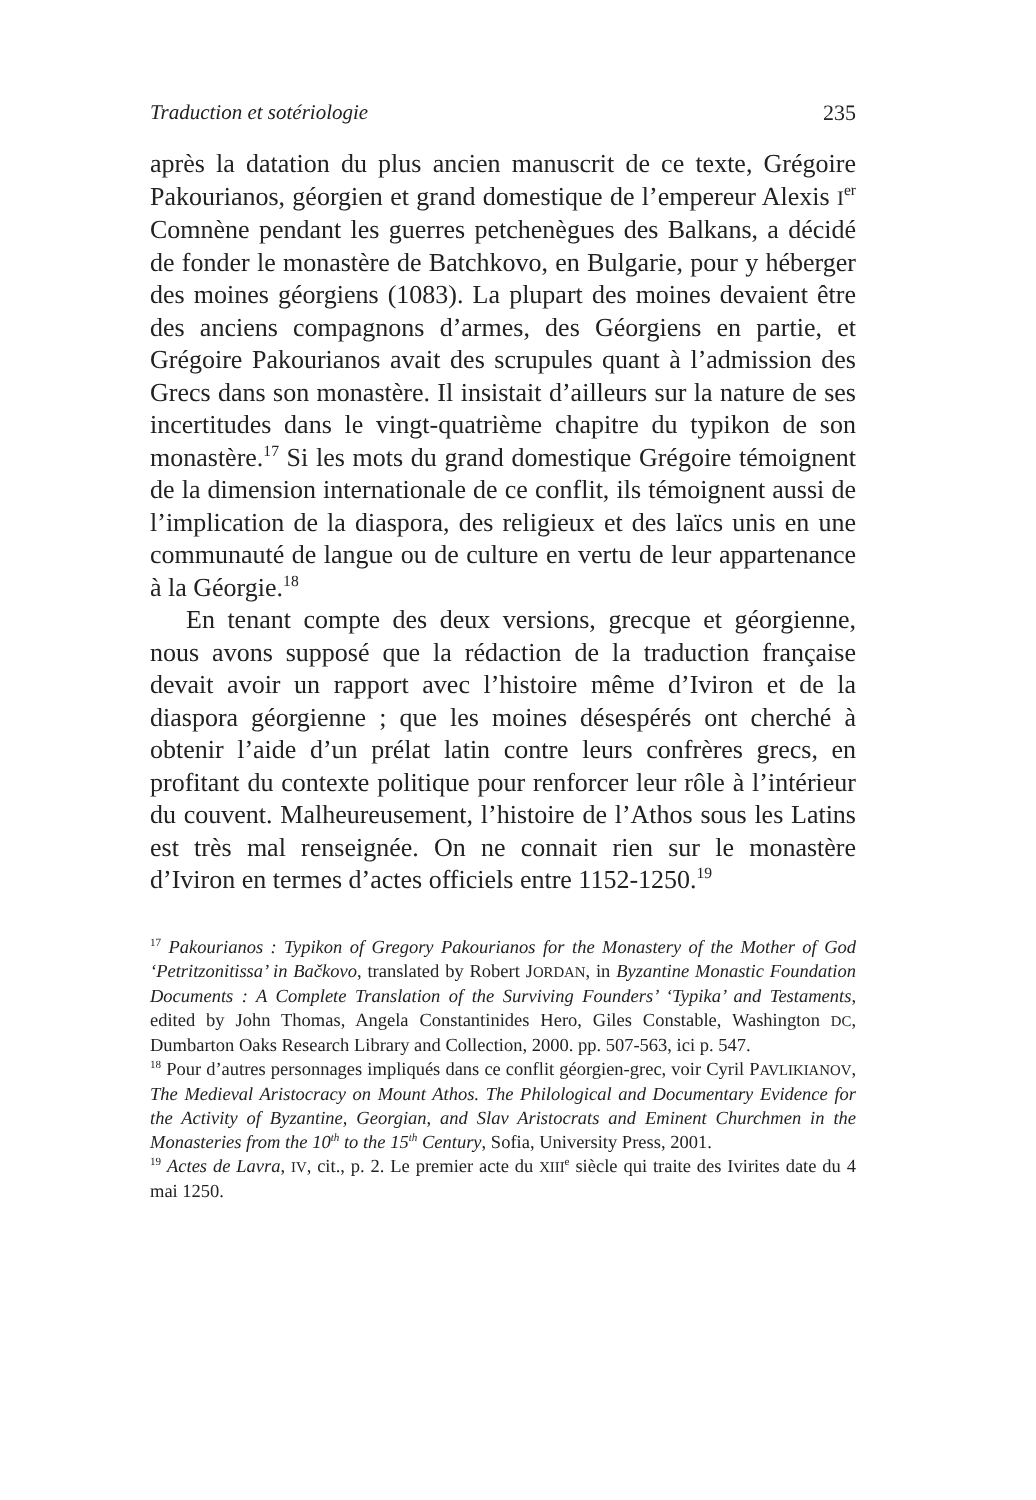Traduction et sotériologie 235
après la datation du plus ancien manuscrit de ce texte, Grégoire Pakourianos, géorgien et grand domestique de l’empereur Alexis I<sup>er</sup> Comnène pendant les guerres petchenègues des Balkans, a décidé de fonder le monastère de Batchkovo, en Bulgarie, pour y héberger des moines géorgiens (1083). La plupart des moines devaient être des anciens compagnons d’armes, des Géorgiens en partie, et Grégoire Pakourianos avait des scrupules quant à l’admission des Grecs dans son monastère. Il insistait d’ailleurs sur la nature de ses incertitudes dans le vingt-quatrième chapitre du typikon de son monastère.<sup>17</sup> Si les mots du grand domestique Grégoire témoignent de la dimension internationale de ce conflit, ils témoignent aussi de l’implication de la diaspora, des religieux et des laïcs unis en une communauté de langue ou de culture en vertu de leur appartenance à la Géorgie.<sup>18</sup>
En tenant compte des deux versions, grecque et géorgienne, nous avons supposé que la rédaction de la traduction française devait avoir un rapport avec l’histoire même d’Iviron et de la diaspora géorgienne ; que les moines désespérés ont cherché à obtenir l’aide d’un prélat latin contre leurs confrères grecs, en profitant du contexte politique pour renforcer leur rôle à l’intérieur du couvent. Malheureusement, l’histoire de l’Athos sous les Latins est très mal renseignée. On ne connait rien sur le monastère d’Iviron en termes d’actes officiels entre 1152-1250.<sup>19</sup>
<sup>17</sup> Pakourianos : Typikon of Gregory Pakourianos for the Monastery of the Mother of God ‘Petritzonitissa’ in Bačkovo, translated by Robert JORDAN, in Byzantine Monastic Foundation Documents : A Complete Translation of the Surviving Founders’ ‘Typika’ and Testaments, edited by John Thomas, Angela Constantinides Hero, Giles Constable, Washington DC, Dumbarton Oaks Research Library and Collection, 2000. pp. 507-563, ici p. 547.
<sup>18</sup> Pour d’autres personnages impliqués dans ce conflit géorgien-grec, voir Cyril PAVLIKIANOV, The Medieval Aristocracy on Mount Athos. The Philological and Documentary Evidence for the Activity of Byzantine, Georgian, and Slav Aristocrats and Eminent Churchmen in the Monasteries from the 10<sup>th</sup> to the 15<sup>th</sup> Century, Sofia, University Press, 2001.
<sup>19</sup> Actes de Lavra, IV, cit., p. 2. Le premier acte du XIII<sup>e</sup> siècle qui traite des Ivirites date du 4 mai 1250.